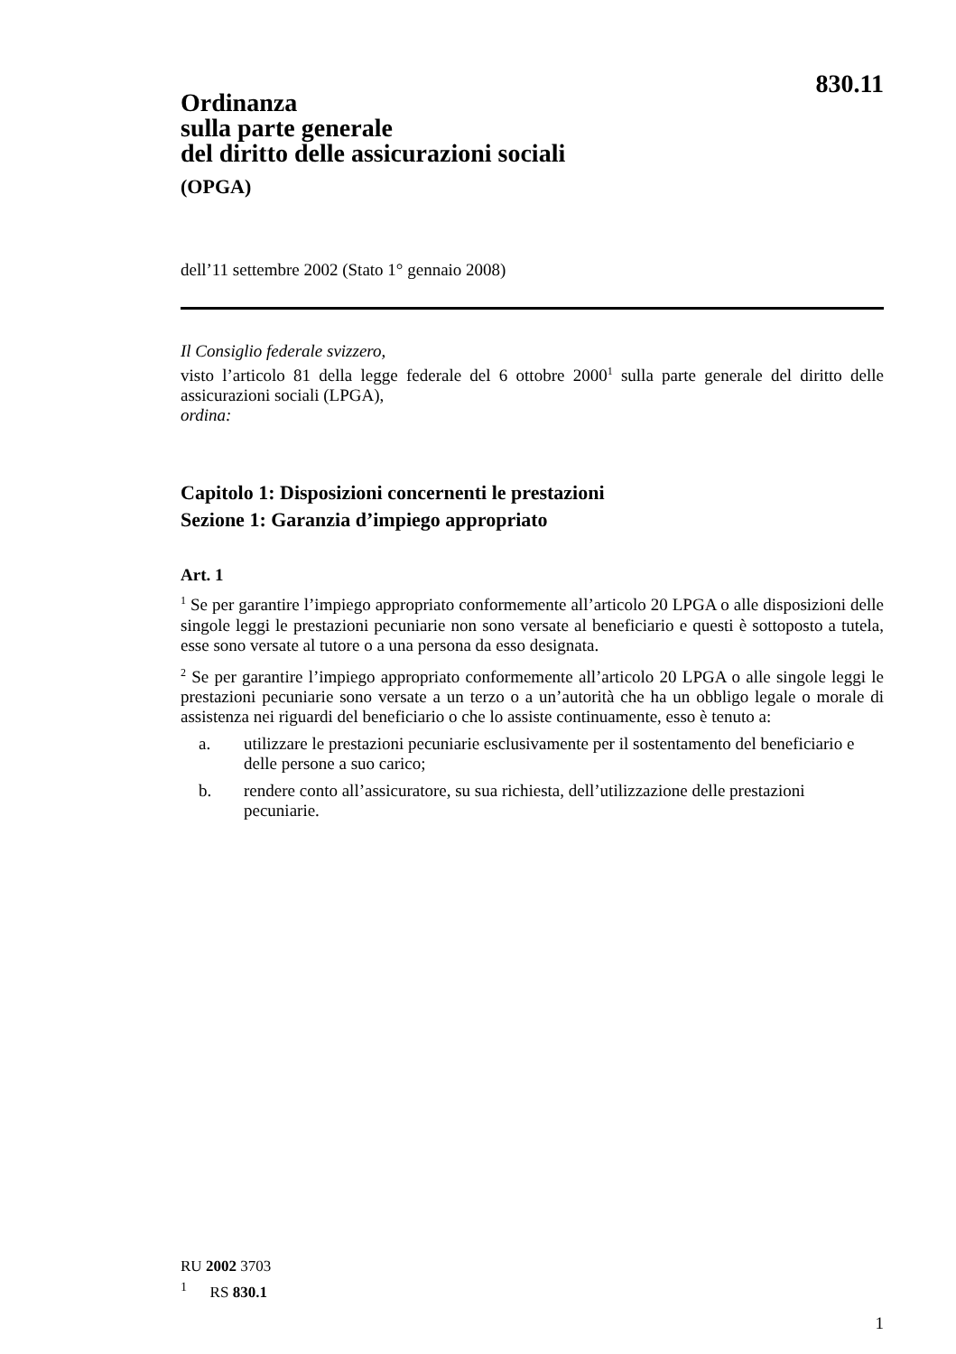830.11
Ordinanza
sulla parte generale
del diritto delle assicurazioni sociali
(OPGA)
dell’11 settembre 2002 (Stato 1° gennaio 2008)
Il Consiglio federale svizzero,
visto l’articolo 81 della legge federale del 6 ottobre 2000<sup>1</sup> sulla parte generale del diritto delle assicurazioni sociali (LPGA),
ordina:
Capitolo 1: Disposizioni concernenti le prestazioni
Sezione 1: Garanzia d’impiego appropriato
Art. 1
<sup>1</sup> Se per garantire l’impiego appropriato conformemente all’articolo 20 LPGA o alle disposizioni delle singole leggi le prestazioni pecuniarie non sono versate al beneficiario e questi è sottoposto a tutela, esse sono versate al tutore o a una persona da esso designata.
<sup>2</sup> Se per garantire l’impiego appropriato conformemente all’articolo 20 LPGA o alle singole leggi le prestazioni pecuniarie sono versate a un terzo o a un’autorità che ha un obbligo legale o morale di assistenza nei riguardi del beneficiario o che lo assiste continuamente, esso è tenuto a:
a. utilizzare le prestazioni pecuniarie esclusivamente per il sostentamento del beneficiario e delle persone a suo carico;
b. rendere conto all’assicuratore, su sua richiesta, dell’utilizzazione delle prestazioni pecuniarie.
RU 2002 3703
<sup>1</sup> RS 830.1
1